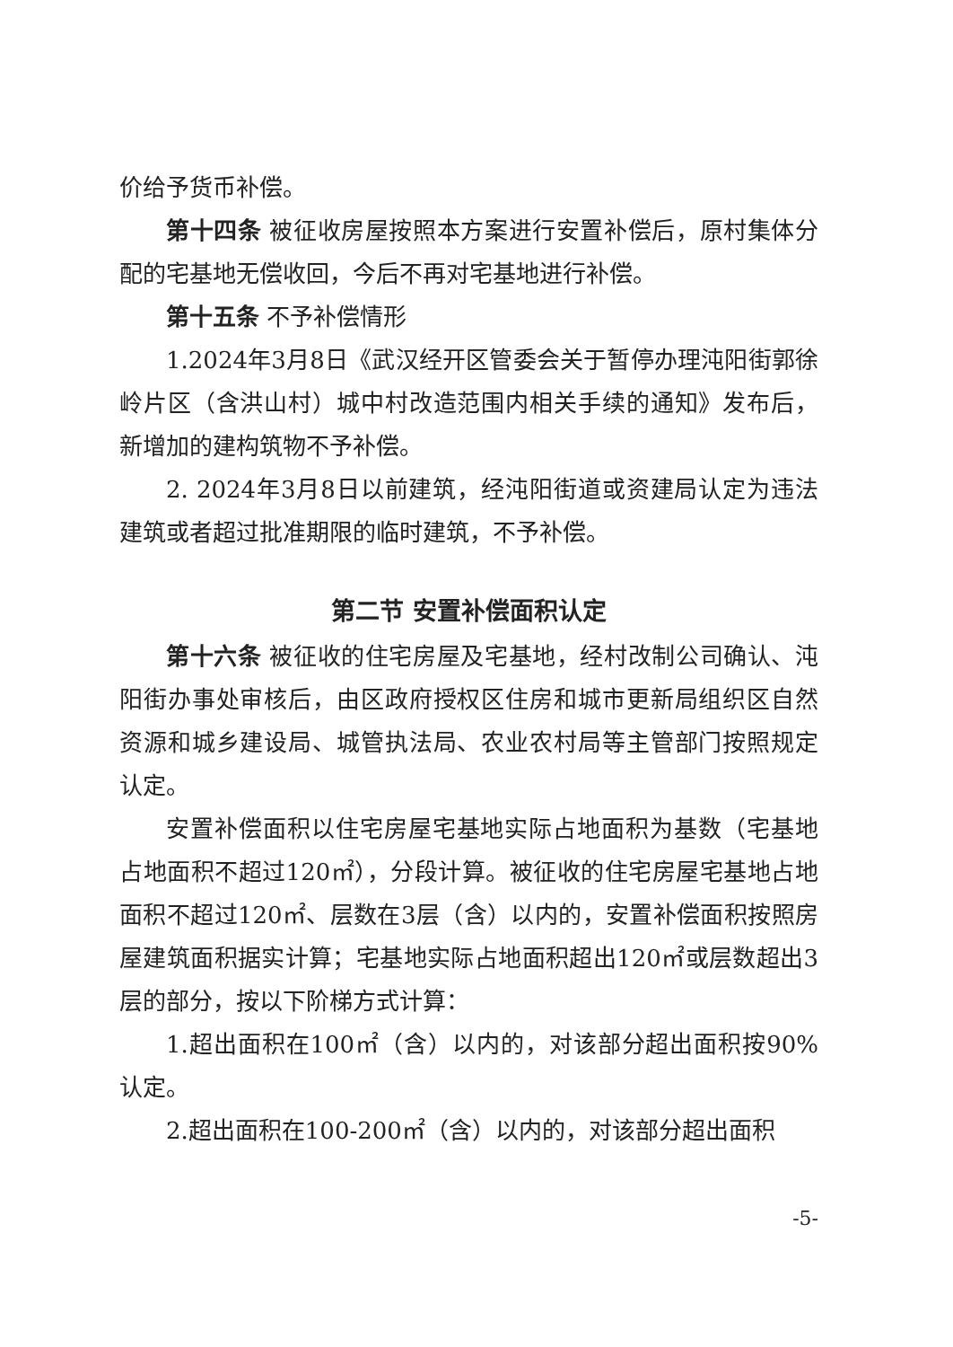价给予货币补偿。
第十四条 被征收房屋按照本方案进行安置补偿后，原村集体分配的宅基地无偿收回，今后不再对宅基地进行补偿。
第十五条 不予补偿情形
1.2024年3月8日《武汉经开区管委会关于暂停办理沌阳街郭徐岭片区（含洪山村）城中村改造范围内相关手续的通知》发布后，新增加的建构筑物不予补偿。
2. 2024年3月8日以前建筑，经沌阳街道或资建局认定为违法建筑或者超过批准期限的临时建筑，不予补偿。
第二节 安置补偿面积认定
第十六条 被征收的住宅房屋及宅基地，经村改制公司确认、沌阳街办事处审核后，由区政府授权区住房和城市更新局组织区自然资源和城乡建设局、城管执法局、农业农村局等主管部门按照规定认定。
安置补偿面积以住宅房屋宅基地实际占地面积为基数（宅基地占地面积不超过120㎡），分段计算。被征收的住宅房屋宅基地占地面积不超过120㎡、层数在3层（含）以内的，安置补偿面积按照房屋建筑面积据实计算；宅基地实际占地面积超出120㎡或层数超出3层的部分，按以下阶梯方式计算：
1.超出面积在100㎡（含）以内的，对该部分超出面积按90%认定。
2.超出面积在100-200㎡（含）以内的，对该部分超出面积
-5-